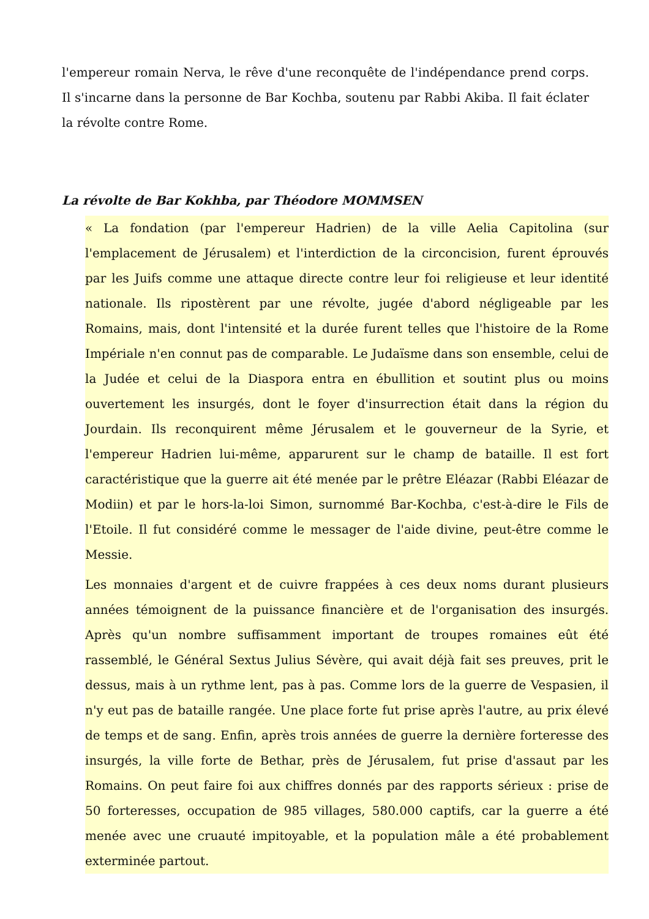l'empereur romain Nerva, le rêve d'une reconquête de l'indépendance prend corps. Il s'incarne dans la personne de Bar Kochba, soutenu par Rabbi Akiba. Il fait éclater la révolte contre Rome.
La révolte de Bar Kokhba, par Théodore MOMMSEN
« La fondation (par l'empereur Hadrien) de la ville Aelia Capitolina (sur l'emplacement de Jérusalem) et l'interdiction de la circoncision, furent éprouvés par les Juifs comme une attaque directe contre leur foi religieuse et leur identité nationale. Ils ripostèrent par une révolte, jugée d'abord négligeable par les Romains, mais, dont l'intensité et la durée furent telles que l'histoire de la Rome Impériale n'en connut pas de comparable. Le Judaïsme dans son ensemble, celui de la Judée et celui de la Diaspora entra en ébullition et soutint plus ou moins ouvertement les insurgés, dont le foyer d'insurrection était dans la région du Jourdain. Ils reconquirent même Jérusalem et le gouverneur de la Syrie, et l'empereur Hadrien lui-même, apparurent sur le champ de bataille. Il est fort caractéristique que la guerre ait été menée par le prêtre Eléazar (Rabbi Eléazar de Modiin) et par le hors-la-loi Simon, surnommé Bar-Kochba, c'est-à-dire le Fils de l'Etoile. Il fut considéré comme le messager de l'aide divine, peut-être comme le Messie.
Les monnaies d'argent et de cuivre frappées à ces deux noms durant plusieurs années témoignent de la puissance financière et de l'organisation des insurgés. Après qu'un nombre suffisamment important de troupes romaines eût été rassemblé, le Général Sextus Julius Sévère, qui avait déjà fait ses preuves, prit le dessus, mais à un rythme lent, pas à pas. Comme lors de la guerre de Vespasien, il n'y eut pas de bataille rangée. Une place forte fut prise après l'autre, au prix élevé de temps et de sang. Enfin, après trois années de guerre la dernière forteresse des insurgés, la ville forte de Bethar, près de Jérusalem, fut prise d'assaut par les Romains. On peut faire foi aux chiffres donnés par des rapports sérieux : prise de 50 forteresses, occupation de 985 villages, 580.000 captifs, car la guerre a été menée avec une cruauté impitoyable, et la population mâle a été probablement exterminée partout.